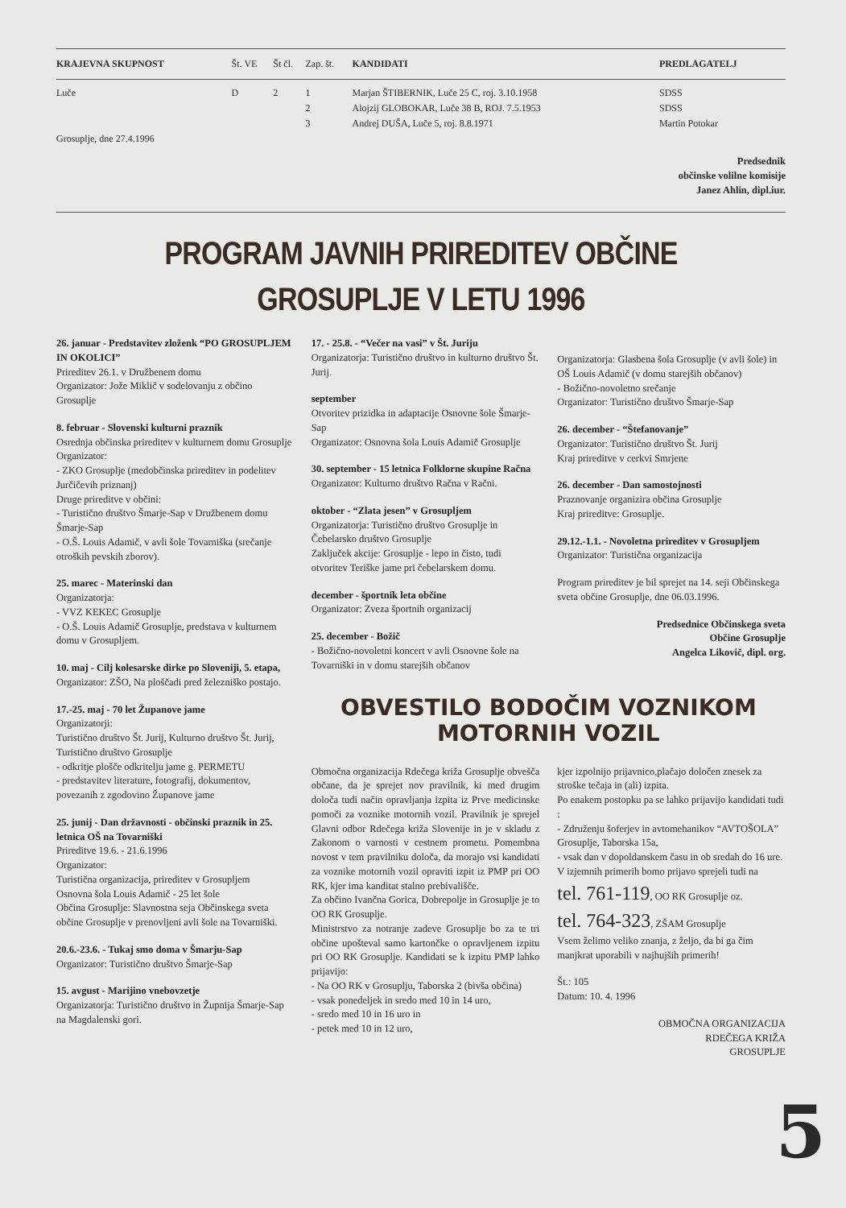| KRAJEVNA SKUPNOST | Št. VE | Št čl. | Zap. št. | KANDIDATI | PREDLAGATELJ |
| --- | --- | --- | --- | --- | --- |
| Luče | D | 2 | 1 | Marjan ŠTIBERNIK, Luče 25 C, roj. 3.10.1958 | SDSS |
| | | | 2 | Alojzij GLOBOKAR, Luče 38 B, ROJ. 7.5.1953 | SDSS |
| | | | 3 | Andrej DUŠA, Luče 5, roj. 8.8.1971 | Martin Potokar |
| Grosuplje, dne 27.4.1996 | | | | | |
Predsednik
občinske volilne komisije
Janez Ahlin, dipl.iur.
PROGRAM JAVNIH PRIREDITEV OBČINE GROSUPLJE V LETU 1996
26. januar - Predstavitev zloženk “PO GROSUPLJEM IN OKOLICI”
Prireditev 26.1. v Družbenem domu
Organizator: Jože Miklič v sodelovanju z občino Grosuplje
8. februar - Slovenski kulturni praznik
Osrednja občinska prireditev v kulturnem domu Grosuplje
Organizator:
- ZKO Grosuplje (medobčinska prireditev in podelitev Jurčičevih priznanj)
Druge prireditve v občini:
- Turistično društvo Šmarje-Sap v Družbenem domu Šmarje-Sap
- O.Š. Louis Adamič, v avli šole Tovarniška (srečanje otroških pevskih zborov).
25. marec - Materinski dan
Organizatorja:
- VVZ KEKEC Grosuplje
- O.Š. Louis Adamič Grosuplje, predstava v kulturnem domu v Grosupljem.
10. maj - Cilj kolesarske dirke po Sloveniji, 5. etapa,
Organizator: ZŠO, Na ploščadi pred železniško postajo.
17.-25. maj - 70 let Županove jame
Organizatorji:
Turistično društvo Št. Jurij, Kulturno društvo Št. Jurij, Turistično društvo Grosuplje
- odkritje plošče odkritelju jame g. PERMETU
- predstavitev literature, fotografij, dokumentov, povezanih z zgodovino Županove jame
25. junij - Dan državnosti - občinski praznik in 25. letnica OŠ na Tovarniški
Prireditve 19.6. - 21.6.1996
Organizator:
Turistična organizacija, prireditev v Grosupljem
Osnovna šola Louis Adamič - 25 let šole
Občina Grosuplje: Slavnostna seja Občinskega sveta občine Grosuplje v prenovljeni avli šole na Tovarniški.
20.6.-23.6. - Tukaj smo doma v Šmarju-Sap
Organizator: Turistično društvo Šmarje-Sap
15. avgust - Marijino vnebovzetje
Organizatorja: Turistično društvo in Župnija Šmarje-Sap na Magdalenski gori.
17. - 25.8. - “Večer na vasi” v Št. Juriju
Organizatorja: Turistično društvo in kulturno društvo Št. Jurij.
september
Otvoritev prizidka in adaptacije Osnovne šole Šmarje-Sap
Organizator: Osnovna šola Louis Adamič Grosuplje
30. september - 15 letnica Folklorne skupine Račna
Organizator: Kulturno društvo Račna v Račni.
oktober - “Zlata jesen” v Grosupljem
Organizatorja: Turistično društvo Grosuplje in Čebelarsko društvo Grosuplje
Zaključek akcije: Grosuplje - lepo in čisto, tudi otvoritev Teriške jame pri čebelarskem domu.
december - športnik leta občine
Organizator: Zveza športnih organizacij
25. december - Božič
- Božično-novoletni koncert v avli Osnovne šole na Tovarniški in v domu starejših občanov
Organizatorja: Glasbena šola Grosuplje (v avli šole) in OŠ Louis Adamič (v domu starejših občanov)
- Božično-novoletno srečanje
Organizator: Turistično društvo Šmarje-Sap
26. december - “Štefanovanje”
Organizator: Turistično društvo Št. Jurij
Kraj prireditve v cerkvi Smrjene
26. december - Dan samostojnosti
Praznovanje organizira občina Grosuplje
Kraj prireditve: Grosuplje.
29.12.-1.1. - Novoletna prireditev v Grosupljem
Organizator: Turistična organizacija
Program prireditev je bil sprejet na 14. seji Občinskega sveta občine Grosuplje, dne 06.03.1996.
Predsednice Občinskega sveta
Občine Grosuplje
Angelca Likovič, dipl. org.
OBVESTILO BODOČIM VOZNIKOM
MOTORNIH VOZIL
Območna organizacija Rdečega križa Grosuplje obvešča občane, da je sprejet nov pravilnik, ki med drugim določa tudi način opravljanja izpita iz Prve medicinske pomoči za voznike motornih vozil. Pravilnik je sprejel Glavni odbor Rdečega križa Slovenije in je v skladu z Zakonom o varnosti v cestnem prometu. Pomembna novost v tem pravilniku določa, da morajo vsi kandidati za voznike motornih vozil opraviti izpit iz PMP pri OO RK, kjer ima kanditat stalno prebivališče.
Za občino Ivančna Gorica, Dobrepolje in Grosuplje je to OO RK Grosuplje.
Ministrstvo za notranje zadeve Grosuplje bo za te tri občine upošteval samo kartončke o opravljenem izpitu pri OO RK Grosuplje. Kandidati se k izpitu PMP lahko prijavijo:
- Na OO RK v Grosuplju, Taborska 2 (bivša občina)
- vsak ponedeljek in sredo med 10 in 14 uro,
- sredo med 10 in 16 uro in
- petek med 10 in 12 uro,
kjer izpolnijo prijavnico,plačajo določen znesek za stroške tečaja in (ali) izpita.
Po enakem postopku pa se lahko prijavijo kandidati tudi :
- Združenju šoferjev in avtomehanikov “AVTOŠOLA” Grosuplje, Taborska 15a,
- vsak dan v dopoldanskem času in ob sredah do 16 ure.
V izjemnih primerih bomo prijavo sprejeli tudi na
tel. 761-119, OO RK Grosuplje oz.
tel. 764-323, ZŠAM Grosuplje
Vsem želimo veliko znanja, z željo, da bi ga čim manjkrat uporabili v najhujših primerih!
Št.: 105
Datum: 10. 4. 1996
OBMOČNA ORGANIZACIJA
RDEČEGA KRIŽA
GROSUPLJE
5